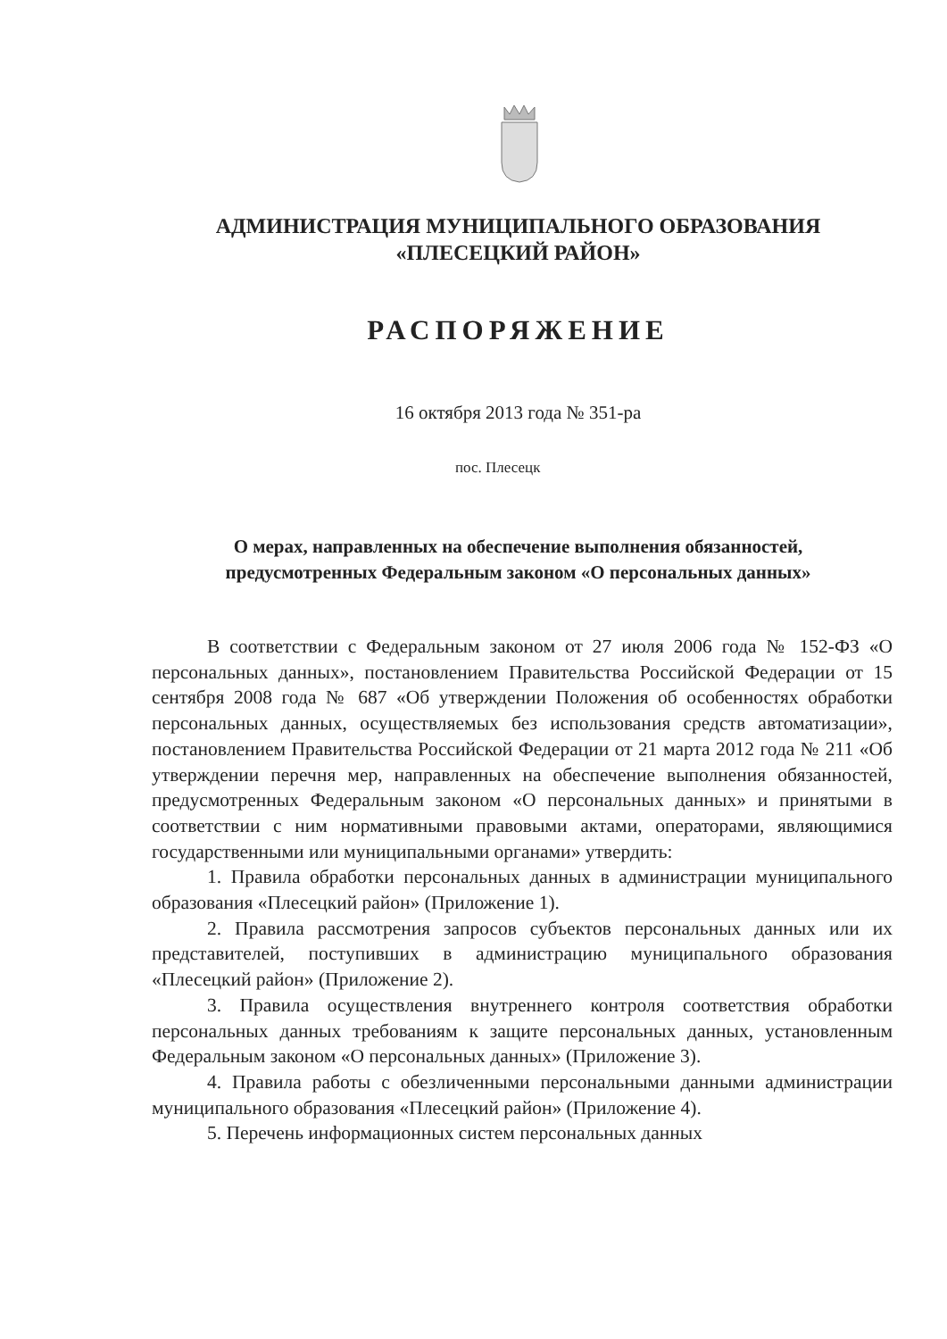АДМИНИСТРАЦИЯ МУНИЦИПАЛЬНОГО ОБРАЗОВАНИЯ
«ПЛЕСЕЦКИЙ РАЙОН»
РАСПОРЯЖЕНИЕ
16 октября 2013 года № 351-ра
пос. Плесецк
О мерах, направленных на обеспечение выполнения обязанностей,
предусмотренных Федеральным законом «О персональных данных»
В соответствии с Федеральным законом от 27 июля 2006 года № 152-ФЗ «О персональных данных», постановлением Правительства Российской Федерации от 15 сентября 2008 года № 687 «Об утверждении Положения об особенностях обработки персональных данных, осуществляемых без использования средств автоматизации», постановлением Правительства Российской Федерации от 21 марта 2012 года № 211 «Об утверждении перечня мер, направленных на обеспечение выполнения обязанностей, предусмотренных Федеральным законом «О персональных данных» и принятыми в соответствии с ним нормативными правовыми актами, операторами, являющимися государственными или муниципальными органами» утвердить:
1. Правила обработки персональных данных в администрации муниципального образования «Плесецкий район» (Приложение 1).
2. Правила рассмотрения запросов субъектов персональных данных или их представителей, поступивших в администрацию муниципального образования «Плесецкий район» (Приложение 2).
3. Правила осуществления внутреннего контроля соответствия обработки персональных данных требованиям к защите персональных данных, установленным Федеральным законом «О персональных данных» (Приложение 3).
4. Правила работы с обезличенными персональными данными администрации муниципального образования «Плесецкий район» (Приложение 4).
5. Перечень информационных систем персональных данных